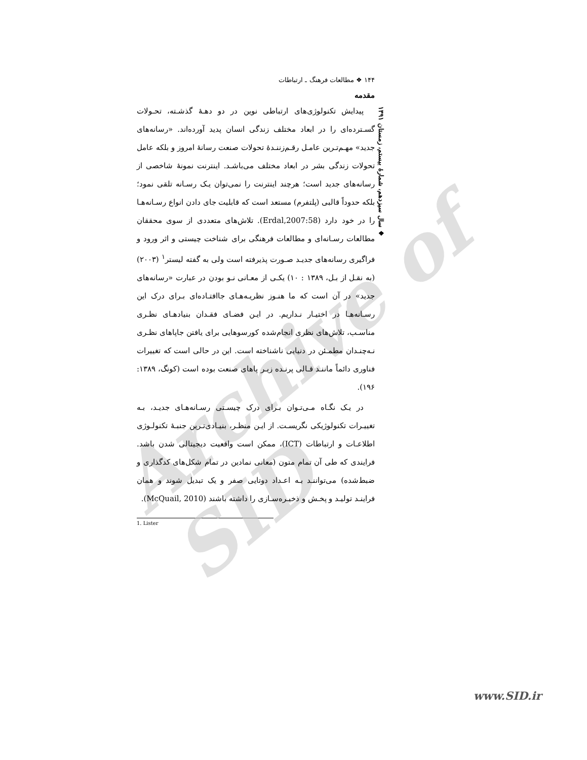Archive of SID
❖ سال سیزدهم، شمارهٔ بیستم، زمستان ۱۳۹۱
۱۴۴ ❖ مطالعات فرهنگ ـ ارتباطات
مقدمه
پیدایش تکنولوژی‌های ارتباطی نوین در دو دهـهٔ گذشـته، تحـولات گسـترده‌ای را در ابعاد مختلف زندگی انسان پدید آورده‌اند. «رسانه‌های جدید» مهـم‌تـرین عامـل رقـم‌زننـدهٔ تحولات صنعت رسانهٔ امروز و بلکه عامل تحولات زندگی بشر در ابعاد مختلف می‌باشـد. اینترنت نمونهٔ شاخصی از رسانه‌های جدید است؛ هرچند اینترنت را نمی‌توان یـک رسـانه تلقی نمود؛ بلکه حدوداً قالبی (پلتفرم) مستعد است که قابلیت جای دادن انواع رسـانه‌هـا را در خود دارد (Erdal,2007:58). تلاش‌های متعددی از سوی محققان مطالعات رسـانه‌ای و مطالعات فرهنگی برای شناخت چیستی و اثر ورود و فراگیری رسانه‌های جدیـد صـورت پذیرفته است ولی به گفته لیستر<sup>۱</sup> (۲۰۰۳)(به نقـل از بـل، ۱۳۸۹ : ۱۰) یکـی از معـانی نـو بودن در عبارت «رسانه‌های جدید» در آن است که ما هنـوز نظریـه‌هـای جاافتـاده‌ای بـرای درک این رسـانه‌هـا در اختیـار نـداریم. در ایـن فضـای فقـدان بنیادهـای نظـری مناسـب، تلاش‌های نظری انجام‌شده کورسوهایی برای یافتن جاپاهای نظـری نـه‌چنـدان مطمـئن در دنیایی ناشناخته است. این در حالی است که تغییرات فناوری دائماً ماننـد قـالی پرنـده زیـر پاهای صنعت بوده است (کونگ، ۱۳۸۹: ۱۹۶).
در یـک نگـاه مـی‌تـوان بـرای درک چیسـتی رسـانه‌هـای جدیـد، بـه تغییـرات تکنولوژیکی نگریسـت. از ایـن منظـر، بنیـادی‌تـرین جنبـهٔ تکنولـوژی اطلاعـات و ارتباطات (ICT)، ممکن است واقعیت دیجیتالی شدن باشد. فرایندی که طی آن تمام متون (معانی نمادین در تمام شکل‌های کدگذاری و ضبط‌شده) می‌تواننـد بـه اعـداد دوتایی صفر و یک تبدیل شوند و همان فراینـد تولیـد و پخـش و ذخیـره‌سـازی را داشته باشند (McQuail, 2010).
1. Lister
www.SID.ir